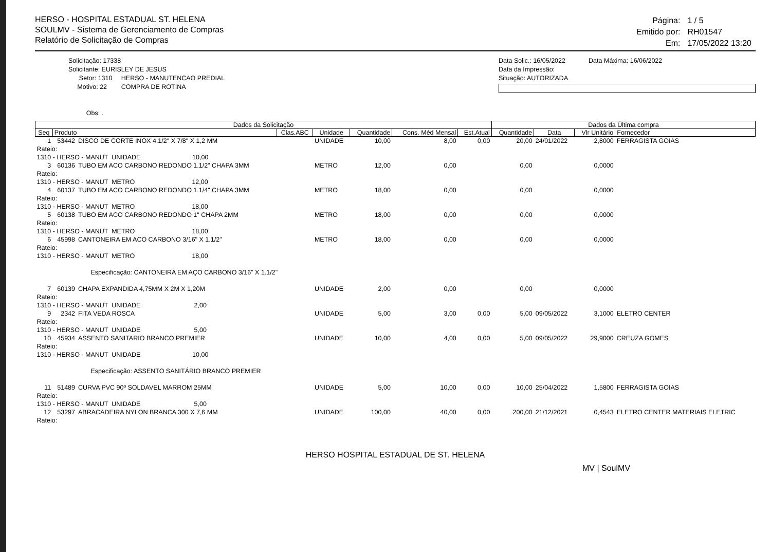HERSO - HOSPITAL ESTADUAL ST. HELENA
SOULMV - Sistema de Gerenciamento de Compras
Relatório de Solicitação de Compras
| Página: | 1 / 5 |
| Emitido por: | RH01547 |
| Em: | 17/05/2022 13:20 |
Solicitação: 17338
Solicitante: EURISLEY DE JESUS
Setor: 1310 HERSO - MANUTENCAO PREDIAL
Motivo: 22 COMPRA DE ROTINA
Obs: .
Data Solic.: 16/05/2022 Data Máxima: 16/06/2022
Data da Impressão:
Situação: AUTORIZADA
| Dados da Solicitação | | | | | | | | Dados da Última compra | | | |
| --- | --- | --- | --- | --- | --- | --- | --- | --- | --- | --- | --- |
| Seq | Produto | | Clas.ABC | Unidade | Quantidade | Cons. Méd Mensal | Est.Atual | Quantidade | Data | Vlr Unitário | Fornecedor |
| 1 | 53442 | DISCO DE CORTE INOX 4.1/2" X 7/8" X 1,2 MM | | UNIDADE | 10,00 | 8,00 | 0,00 | 20,00 | 24/01/2022 | 2,8000 | FERRAGISTA GOIAS |
| Rateio: 1310 - HERSO - MANUT UNIDADE 10,00 | | | | | | | | | | | |
| 3 | 60136 | TUBO EM ACO CARBONO REDONDO 1.1/2" CHAPA 3MM | | METRO | 12,00 | 0,00 | | 0,00 | | 0,0000 | |
| Rateio: 1310 - HERSO - MANUT METRO 12,00 | | | | | | | | | | | |
| 4 | 60137 | TUBO EM ACO CARBONO REDONDO 1.1/4" CHAPA 3MM | | METRO | 18,00 | 0,00 | | 0,00 | | 0,0000 | |
| Rateio: 1310 - HERSO - MANUT METRO 18,00 | | | | | | | | | | | |
| 5 | 60138 | TUBO EM ACO CARBONO REDONDO 1" CHAPA 2MM | | METRO | 18,00 | 0,00 | | 0,00 | | 0,0000 | |
| Rateio: 1310 - HERSO - MANUT METRO 18,00 | | | | | | | | | | | |
| 6 | 45998 | CANTONEIRA EM ACO CARBONO 3/16" X 1.1/2" | | METRO | 18,00 | 0,00 | | 0,00 | | 0,0000 | |
| Rateio: 1310 - HERSO - MANUT METRO 18,00 Especificação: CANTONEIRA EM AÇO CARBONO 3/16" X 1.1/2" | | | | | | | | | | | |
| 7 | 60139 | CHAPA EXPANDIDA 4,75MM X 2M X 1,20M | | UNIDADE | 2,00 | 0,00 | | 0,00 | | 0,0000 | |
| Rateio: 1310 - HERSO - MANUT UNIDADE 2,00 | | | | | | | | | | | |
| 9 | 2342 | FITA VEDA ROSCA | | UNIDADE | 5,00 | 3,00 | 0,00 | 5,00 | 09/05/2022 | 3,1000 | ELETRO CENTER |
| Rateio: 1310 - HERSO - MANUT UNIDADE 5,00 | | | | | | | | | | | |
| 10 | 45934 | ASSENTO SANITARIO BRANCO PREMIER | | UNIDADE | 10,00 | 4,00 | 0,00 | 5,00 | 09/05/2022 | 29,9000 | CREUZA GOMES |
| Rateio: 1310 - HERSO - MANUT UNIDADE 10,00 Especificação: ASSENTO SANITÁRIO BRANCO PREMIER | | | | | | | | | | | |
| 11 | 51489 | CURVA PVC 90º SOLDAVEL MARROM 25MM | | UNIDADE | 5,00 | 10,00 | 0,00 | 10,00 | 25/04/2022 | 1,5800 | FERRAGISTA GOIAS |
| Rateio: 1310 - HERSO - MANUT UNIDADE 5,00 | | | | | | | | | | | |
| 12 | 53297 | ABRACADEIRA NYLON BRANCA 300 X 7,6 MM | | UNIDADE | 100,00 | 40,00 | 0,00 | 200,00 | 21/12/2021 | 0,4543 | ELETRO CENTER MATERIAIS ELETRIC |
| Rateio: | | | | | | | | | | | |
HERSO HOSPITAL ESTADUAL DE ST. HELENA
MV | SoulMV